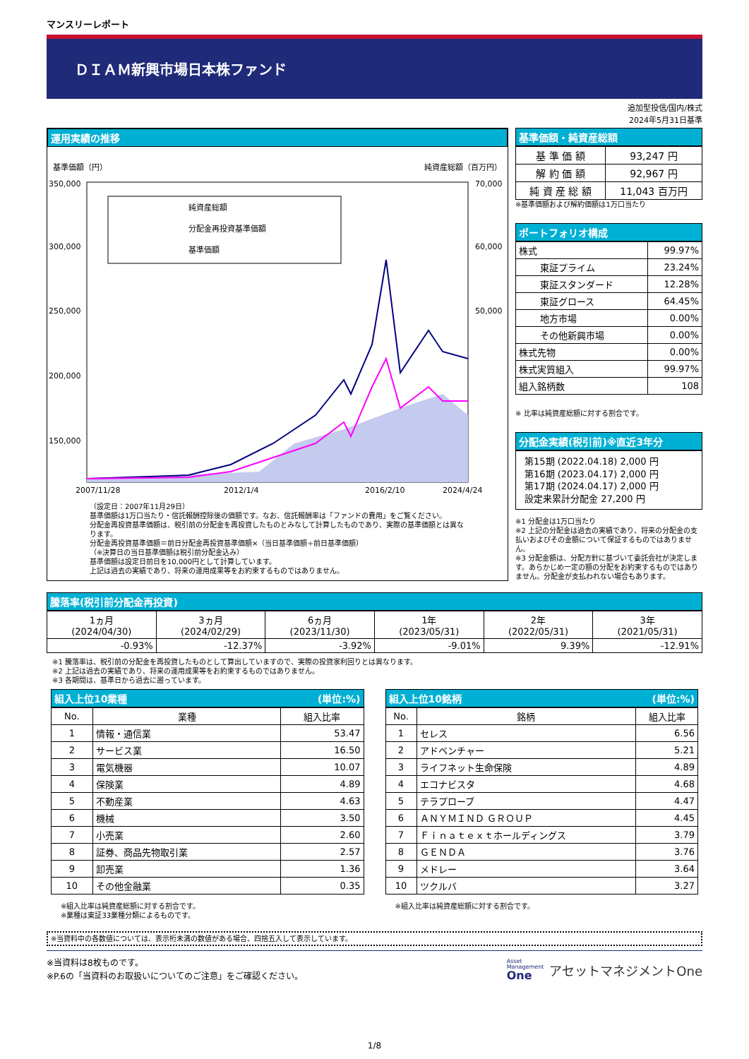マンスリーレポート
ＤＩＡＭ新興市場日本株ファンド
追加型投信/国内/株式
2024年5月31日基準
運用実績の推移
基準価額（円） 純資産総額（百万円）
350,000
300,000
250,000
200,000
150,000
70,000
60,000
50,000
純資産総額
分配金再投資基準価額
基準価額
2007/11/28
2012/1/4
2016/2/10
2024/4/24
（設定日：2007年11月29日）
基準価額は1万口当たり・信託報酬控除後の価額です。なお、信託報酬率は「ファンドの費用」をご覧ください。
分配金再投資基準価額は、税引前の分配金を再投資したものとみなして計算したものであり、実際の基準価額とは異なります。
分配金再投資基準価額＝前日分配金再投資基準価額×（当日基準価額÷前日基準価額）
（※決算日の当日基準価額は税引前分配金込み）
基準価額は設定日前日を10,000円として計算しています。
上記は過去の実績であり、将来の運用成果等をお約束するものではありません。
基準価額・純資産総額
| 基 準 価 額 | 93,247 円 |
| 解 約 価 額 | 92,967 円 |
| 純 資 産 総 額 | 11,043 百万円 |
※基準価額および解約価額は1万口当たり
ポートフォリオ構成
| 株式 | 99.97% |
| 東証プライム | 23.24% |
| 東証スタンダード | 12.28% |
| 東証グロース | 64.45% |
| 地方市場 | 0.00% |
| その他新興市場 | 0.00% |
| 株式先物 | 0.00% |
| 株式実質組入 | 99.97% |
| 組入銘柄数 | 108 |
※ 比率は純資産総額に対する割合です。
分配金実績(税引前)※直近3年分
第15期 (2022.04.18) 2,000 円
第16期 (2023.04.17) 2,000 円
第17期 (2024.04.17) 2,000 円
設定来累計分配金 27,200 円
※1 分配金は1万口当たり
※2 上記の分配金は過去の実績であり、将来の分配金の支払いおよびその金額について保証するものではありません。
※3 分配金額は、分配方針に基づいて委託会社が決定します。あらかじめ一定の額の分配をお約束するものではありません。分配金が支払われない場合もあります。
騰落率(税引前分配金再投資)
| 1ヵ月 (2024/04/30) | 3ヵ月 (2024/02/29) | 6ヵ月 (2023/11/30) | 1年 (2023/05/31) | 2年 (2022/05/31) | 3年 (2021/05/31) |
| -0.93% | -12.37% | -3.92% | -9.01% | 9.39% | -12.91% |
※1 騰落率は、税引前の分配金を再投資したものとして算出していますので、実際の投資家利回りとは異なります。
※2 上記は過去の実績であり、将来の運用成果等をお約束するものではありません。
※3 各期間は、基準日から過去に遡っています。
組入上位10業種 (単位:%)
| No. | 業種 | 組入比率 |
| --- | --- | --- |
| 1 | 情報・通信業 | 53.47 |
| 2 | サービス業 | 16.50 |
| 3 | 電気機器 | 10.07 |
| 4 | 保険業 | 4.89 |
| 5 | 不動産業 | 4.63 |
| 6 | 機械 | 3.50 |
| 7 | 小売業 | 2.60 |
| 8 | 証券、商品先物取引業 | 2.57 |
| 9 | 卸売業 | 1.36 |
| 10 | その他金融業 | 0.35 |
※組入比率は純資産総額に対する割合です。
※業種は東証33業種分類によるものです。
組入上位10銘柄 (単位:%)
| No. | 銘柄 | 組入比率 |
| --- | --- | --- |
| 1 | セレス | 6.56 |
| 2 | アドベンチャー | 5.21 |
| 3 | ライフネット生命保険 | 4.89 |
| 4 | エコナビスタ | 4.68 |
| 5 | テラプローブ | 4.47 |
| 6 | ＡＮＹＭＩＮＤ ＧＲＯＵＰ | 4.45 |
| 7 | Ｆｉｎａｔｅｘｔホールディングス | 3.79 |
| 8 | ＧＥＮＤＡ | 3.76 |
| 9 | メドレー | 3.64 |
| 10 | ツクルバ | 3.27 |
※組入比率は純資産総額に対する割合です。
※当資料中の各数値については、表示桁未満の数値がある場合、四捨五入して表示しています。
※当資料は8枚ものです。
※P.6の「当資料のお取扱いについてのご注意」をご確認ください。
Asset
Management
One
アセットマネジメントOne
1/8